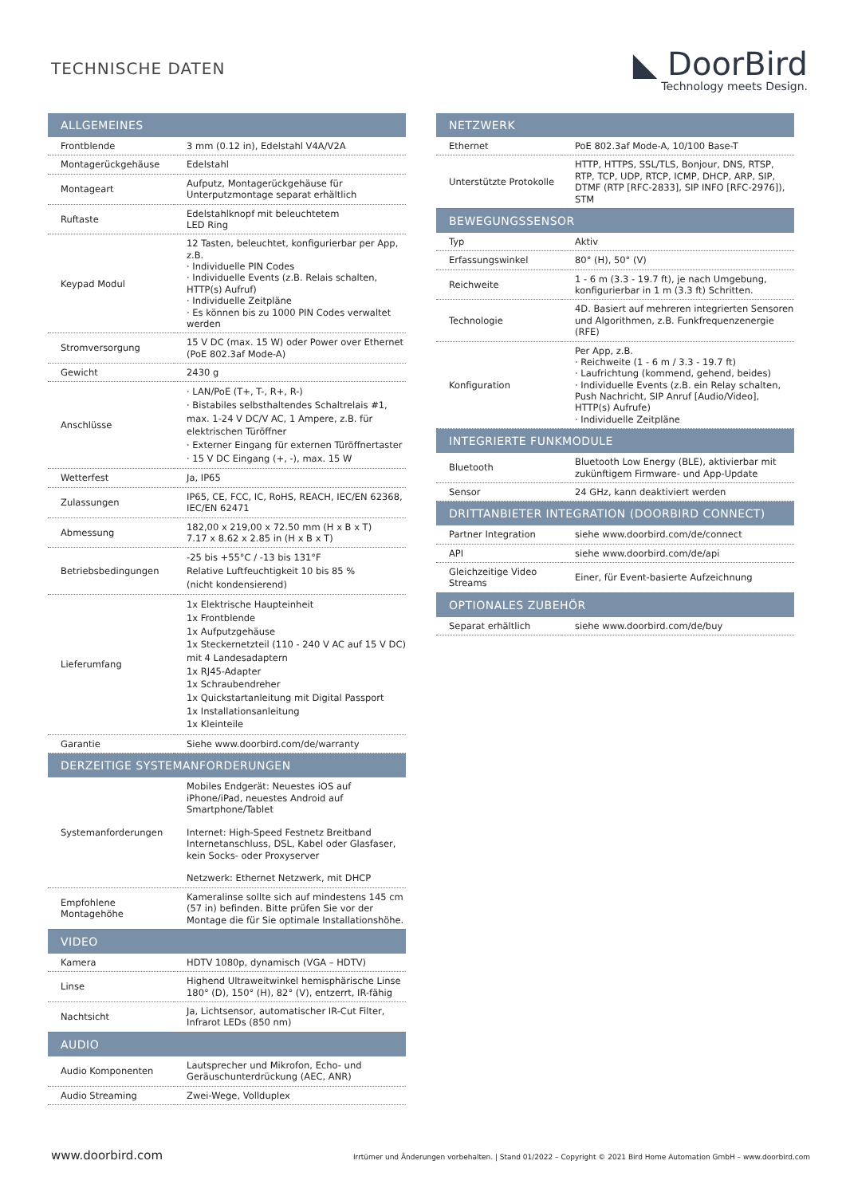TECHNISCHE DATEN
◣ DoorBird
Technology meets Design.
| ALLGEMEINES | |
| --- | --- |
| Frontblende | 3 mm (0.12 in), Edelstahl V4A/V2A |
| Montagerückgehäuse | Edelstahl |
| Montageart | Aufputz, Montagerückgehäuse für Unterputzmontage separat erhältlich |
| Ruftaste | Edelstahlknopf mit beleuchtetem LED Ring |
| Keypad Modul | 12 Tasten, beleuchtet, konfigurierbar per App, z.B. · Individuelle PIN Codes · Individuelle Events (z.B. Relais schalten, HTTP(s) Aufruf) · Individuelle Zeitpläne · Es können bis zu 1000 PIN Codes verwaltet werden |
| Stromversorgung | 15 V DC (max. 15 W) oder Power over Ethernet (PoE 802.3af Mode-A) |
| Gewicht | 2430 g |
| Anschlüsse | · LAN/PoE (T+, T-, R+, R-) · Bistabiles selbsthaltendes Schaltrelais #1, max. 1-24 V DC/V AC, 1 Ampere, z.B. für elektrischen Türöffner · Externer Eingang für externen Türöffnertaster · 15 V DC Eingang (+, -), max. 15 W |
| Wetterfest | Ja, IP65 |
| Zulassungen | IP65, CE, FCC, IC, RoHS, REACH, IEC/EN 62368, IEC/EN 62471 |
| Abmessung | 182,00 x 219,00 x 72.50 mm (H x B x T) 7.17 x 8.62 x 2.85 in (H x B x T) |
| Betriebsbedingungen | -25 bis +55°C / -13 bis 131°F Relative Luftfeuchtigkeit 10 bis 85 % (nicht kondensierend) |
| Lieferumfang | 1x Elektrische Haupteinheit 1x Frontblende 1x Aufputzgehäuse 1x Steckernetzteil (110 - 240 V AC auf 15 V DC) mit 4 Landesadaptern 1x RJ45-Adapter 1x Schraubendreher 1x Quickstartanleitung mit Digital Passport 1x Installationsanleitung 1x Kleinteile |
| Garantie | Siehe www.doorbird.com/de/warranty |
| DERZEITIGE SYSTEMANFORDERUNGEN | |
| Systemanforderungen | Mobiles Endgerät: Neuestes iOS auf iPhone/iPad, neuestes Android auf Smartphone/Tablet Internet: High-Speed Festnetz Breitband Internetanschluss, DSL, Kabel oder Glasfaser, kein Socks- oder Proxyserver Netzwerk: Ethernet Netzwerk, mit DHCP |
| Empfohlene Montagehöhe | Kameralinse sollte sich auf mindestens 145 cm (57 in) befinden. Bitte prüfen Sie vor der Montage die für Sie optimale Installationshöhe. |
| VIDEO | |
| Kamera | HDTV 1080p, dynamisch (VGA – HDTV) |
| Linse | Highend Ultraweitwinkel hemisphärische Linse 180° (D), 150° (H), 82° (V), entzerrt, IR-fähig |
| Nachtsicht | Ja, Lichtsensor, automatischer IR-Cut Filter, Infrarot LEDs (850 nm) |
| AUDIO | |
| Audio Komponenten | Lautsprecher und Mikrofon, Echo- und Geräuschunterdrückung (AEC, ANR) |
| Audio Streaming | Zwei-Wege, Vollduplex |
| NETZWERK | |
| --- | --- |
| Ethernet | PoE 802.3af Mode-A, 10/100 Base-T |
| Unterstützte Protokolle | HTTP, HTTPS, SSL/TLS, Bonjour, DNS, RTSP, RTP, TCP, UDP, RTCP, ICMP, DHCP, ARP, SIP, DTMF (RTP [RFC-2833], SIP INFO [RFC-2976]), STM |
| BEWEGUNGSSENSOR | |
| Typ | Aktiv |
| Erfassungswinkel | 80° (H), 50° (V) |
| Reichweite | 1 - 6 m (3.3 - 19.7 ft), je nach Umgebung, konfigurierbar in 1 m (3.3 ft) Schritten. |
| Technologie | 4D. Basiert auf mehreren integrierten Sensoren und Algorithmen, z.B. Funkfrequenzenergie (RFE) |
| Konfiguration | Per App, z.B. · Reichweite (1 - 6 m / 3.3 - 19.7 ft) · Laufrichtung (kommend, gehend, beides) · Individuelle Events (z.B. ein Relay schalten, Push Nachricht, SIP Anruf [Audio/Video], HTTP(s) Aufrufe) · Individuelle Zeitpläne |
| INTEGRIERTE FUNKMODULE | |
| Bluetooth | Bluetooth Low Energy (BLE), aktivierbar mit zukünftigem Firmware- und App-Update |
| Sensor | 24 GHz, kann deaktiviert werden |
| DRITTANBIETER INTEGRATION (DOORBIRD CONNECT) | |
| Partner Integration | siehe www.doorbird.com/de/connect |
| API | siehe www.doorbird.com/de/api |
| Gleichzeitige Video Streams | Einer, für Event-basierte Aufzeichnung |
| OPTIONALES ZUBEHÖR | |
| Separat erhältlich | siehe www.doorbird.com/de/buy |
www.doorbird.com Irrtümer und Änderungen vorbehalten. | Stand 01/2022 – Copyright © 2021 Bird Home Automation GmbH – www.doorbird.com